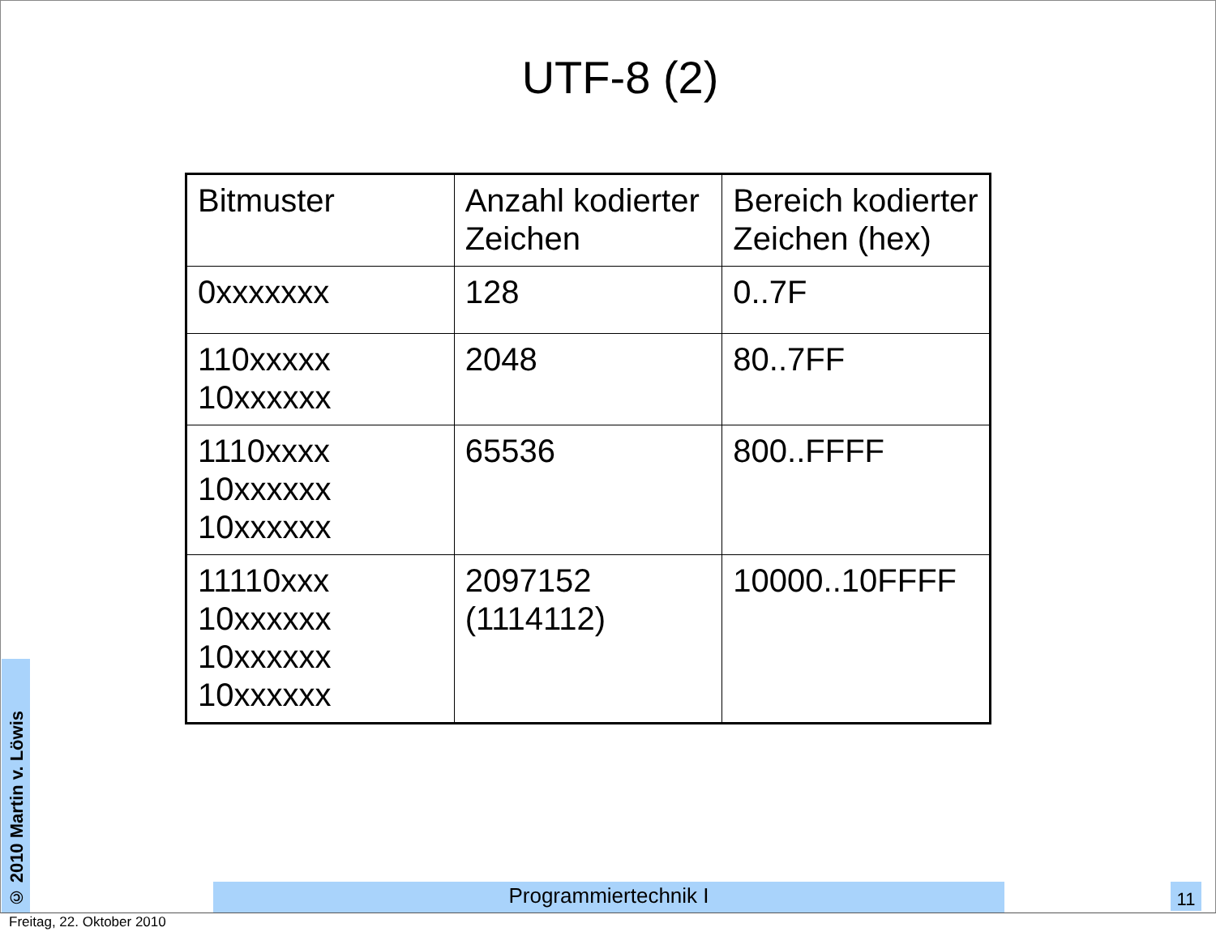UTF-8 (2)
| Bitmuster | Anzahl kodierter Zeichen | Bereich kodierter Zeichen (hex) |
| --- | --- | --- |
| 0xxxxxxx | 128 | 0..7F |
| 110xxxxx 10xxxxxx | 2048 | 80..7FF |
| 1110xxxx 10xxxxxx 10xxxxxx | 65536 | 800..FFFF |
| 11110xxx 10xxxxxx 10xxxxxx 10xxxxxx | 2097152 (1114112) | 10000..10FFFF |
© 2010 Martin v. Löwis
Programmiertechnik I 11
Freitag, 22. Oktober 2010